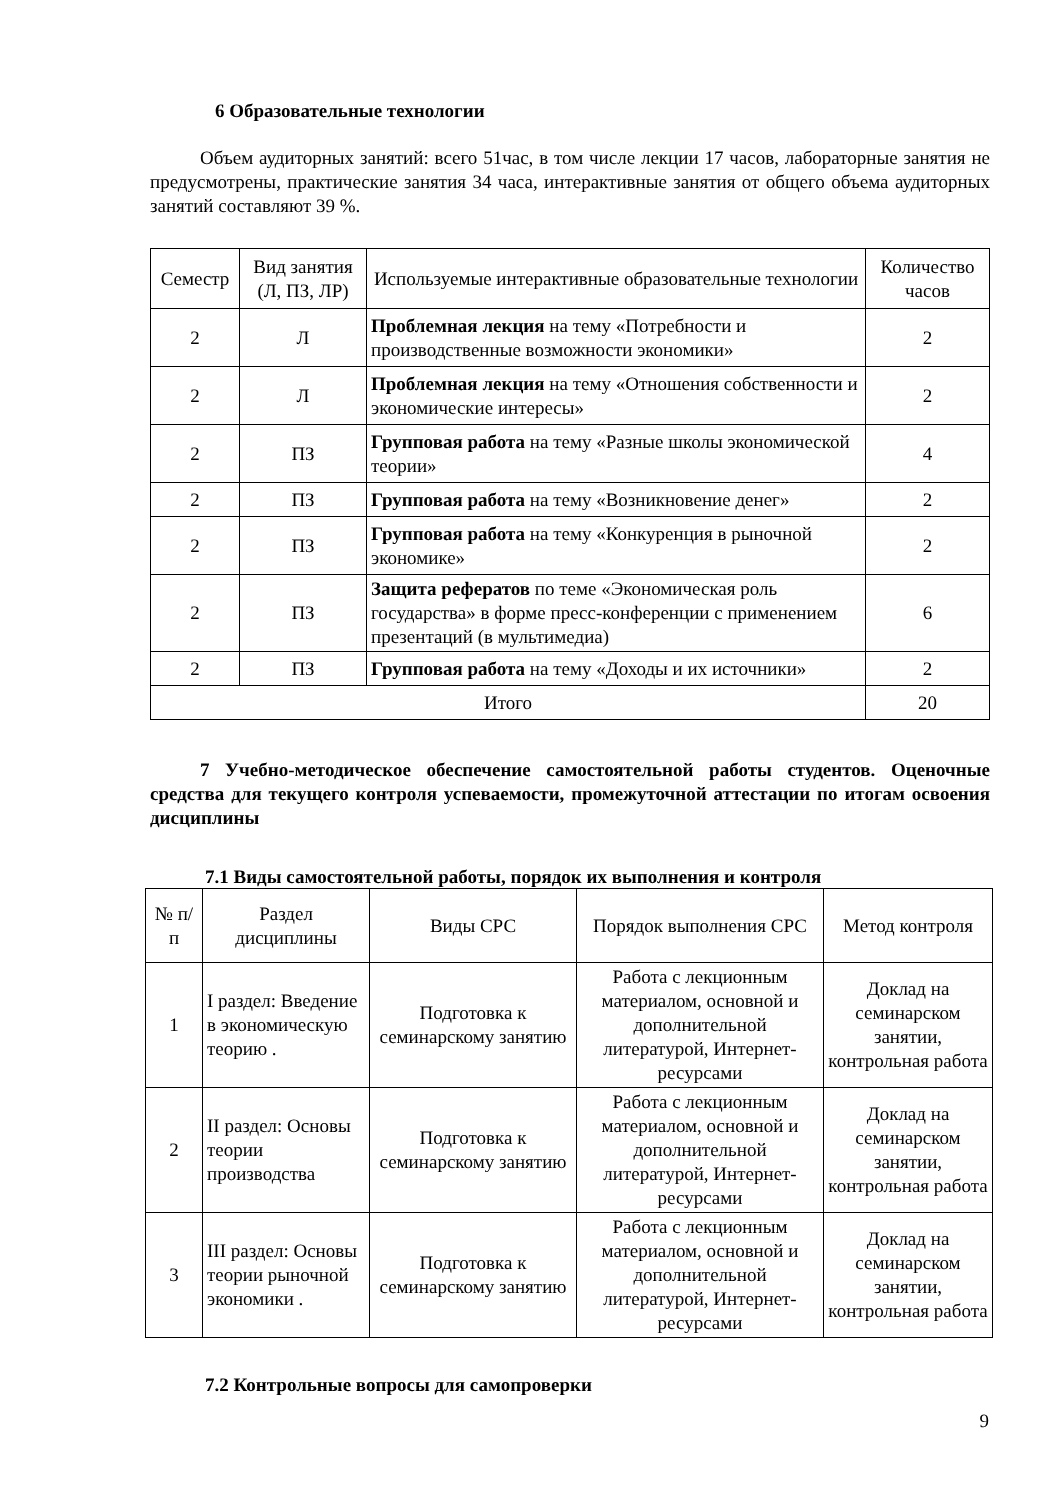6 Образовательные технологии
Объем аудиторных занятий: всего 51час, в том числе лекции 17 часов, лабораторные занятия не предусмотрены, практические занятия 34 часа, интерактивные занятия от общего объема аудиторных занятий составляют 39 %.
| Семестр | Вид занятия (Л, ПЗ, ЛР) | Используемые интерактивные образовательные технологии | Количество часов |
| --- | --- | --- | --- |
| 2 | Л | Проблемная лекция на тему «Потребности и производственные возможности экономики» | 2 |
| 2 | Л | Проблемная лекция на тему «Отношения собственности и экономические интересы» | 2 |
| 2 | ПЗ | Групповая работа на тему «Разные школы экономической теории» | 4 |
| 2 | ПЗ | Групповая работа на тему «Возникновение денег» | 2 |
| 2 | ПЗ | Групповая работа на тему «Конкуренция в рыночной экономике» | 2 |
| 2 | ПЗ | Защита рефератов по теме «Экономическая роль государства» в форме пресс-конференции с применением презентаций (в мультимедиа) | 6 |
| 2 | ПЗ | Групповая работа на тему «Доходы и их источники» | 2 |
| Итого | | | 20 |
7 Учебно-методическое обеспечение самостоятельной работы студентов. Оценочные средства для текущего контроля успеваемости, промежуточной аттестации по итогам освоения дисциплины
7.1 Виды самостоятельной работы, порядок их выполнения и контроля
| № п/п | Раздел дисциплины | Виды СРС | Порядок выполнения СРС | Метод контроля |
| --- | --- | --- | --- | --- |
| 1 | I раздел: Введение в экономическую теорию . | Подготовка к семинарскому занятию | Работа с лекционным материалом, основной и дополнительной литературой, Интернет-ресурсами | Доклад на семинарском занятии, контрольная работа |
| 2 | II раздел: Основы теории производства | Подготовка к семинарскому занятию | Работа с лекционным материалом, основной и дополнительной литературой, Интернет-ресурсами | Доклад на семинарском занятии, контрольная работа |
| 3 | III раздел: Основы теории рыночной экономики . | Подготовка к семинарскому занятию | Работа с лекционным материалом, основной и дополнительной литературой, Интернет-ресурсами | Доклад на семинарском занятии, контрольная работа |
7.2 Контрольные вопросы для самопроверки
9